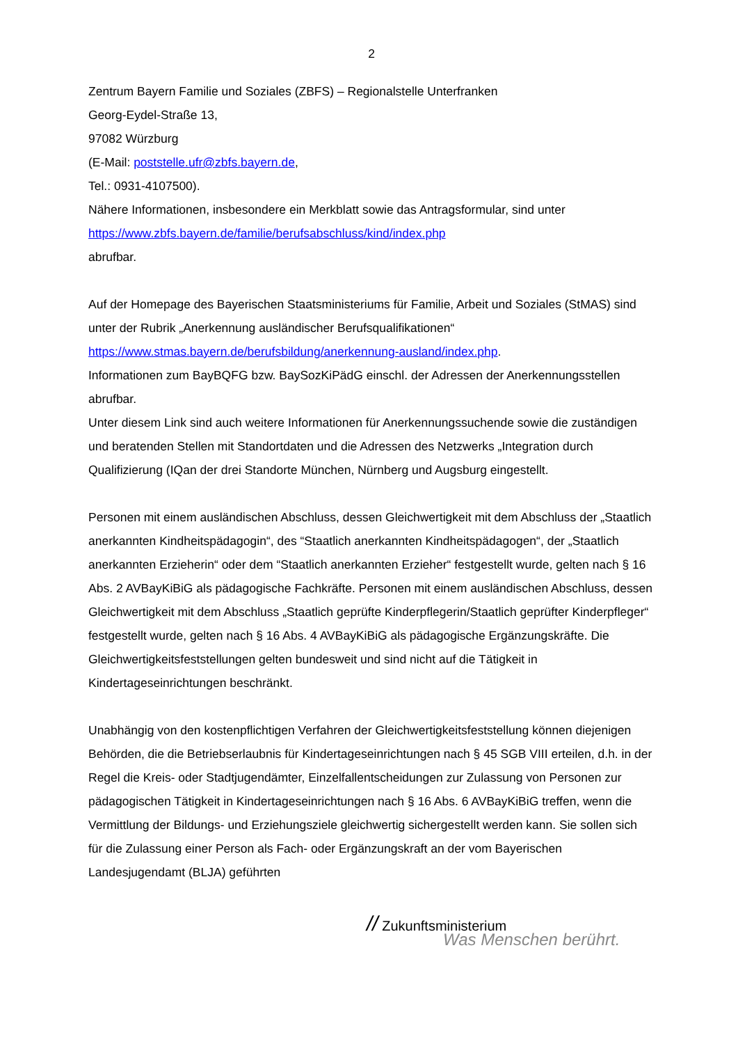2
Zentrum Bayern Familie und Soziales (ZBFS) – Regionalstelle Unterfranken
Georg-Eydel-Straße 13,
97082 Würzburg
(E-Mail: poststelle.ufr@zbfs.bayern.de,
Tel.: 0931-4107500).
Nähere Informationen, insbesondere ein Merkblatt sowie das Antragsformular, sind unter
https://www.zbfs.bayern.de/familie/berufsabschluss/kind/index.php
abrufbar.
Auf der Homepage des Bayerischen Staatsministeriums für Familie, Arbeit und Soziales (StMAS) sind unter der Rubrik „Anerkennung ausländischer Berufsqualifikationen“
https://www.stmas.bayern.de/berufsbildung/anerkennung-ausland/index.php.
Informationen zum BayBQFG bzw. BaySozKiPädG einschl. der Adressen der Anerkennungsstellen abrufbar.
Unter diesem Link sind auch weitere Informationen für Anerkennungssuchende sowie die zuständigen und beratenden Stellen mit Standortdaten und die Adressen des Netzwerks „Integration durch Qualifizierung (IQan der drei Standorte München, Nürnberg und Augsburg eingestellt.
Personen mit einem ausländischen Abschluss, dessen Gleichwertigkeit mit dem Abschluss der „Staatlich anerkannten Kindheitspädagogin“, des “Staatlich anerkannten Kindheitspädagogen“, der „Staatlich anerkannten Erzieherin“ oder dem “Staatlich anerkannten Erzieher“ festgestellt wurde, gelten nach § 16 Abs. 2 AVBayKiBiG als pädagogische Fachkräfte. Personen mit einem ausländischen Abschluss, dessen Gleichwertigkeit mit dem Abschluss „Staatlich geprüfte Kinderpflegerin/Staatlich geprüfter Kinderpfleger“ festgestellt wurde, gelten nach § 16 Abs. 4 AVBayKiBiG als pädagogische Ergänzungskräfte. Die Gleichwertigkeitsfeststellungen gelten bundesweit und sind nicht auf die Tätigkeit in Kindertageseinrichtungen beschränkt.
Unabhängig von den kostenpflichtigen Verfahren der Gleichwertigkeitsfeststellung können diejenigen Behörden, die die Betriebserlaubnis für Kindertageseinrichtungen nach § 45 SGB VIII erteilen, d.h. in der Regel die Kreis- oder Stadtjugendämter, Einzelfallentscheidungen zur Zulassung von Personen zur pädagogischen Tätigkeit in Kindertageseinrichtungen nach § 16 Abs. 6 AVBayKiBiG treffen, wenn die Vermittlung der Bildungs- und Erziehungsziele gleichwertig sichergestellt werden kann. Sie sollen sich für die Zulassung einer Person als Fach- oder Ergänzungskraft an der vom Bayerischen Landesjugendamt (BLJA) geführten
// Zukunftsministerium
Was Menschen berührt.